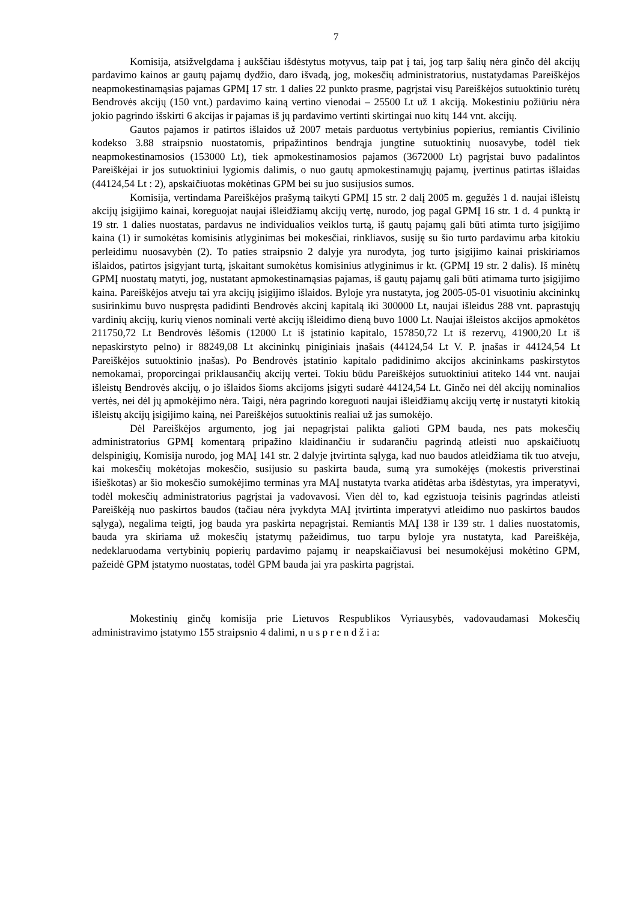7
Komisija, atsižvelgdama į aukščiau išdėstytus motyvus, taip pat į tai, jog tarp šalių nėra ginčo dėl akcijų pardavimo kainos ar gautų pajamų dydžio, daro išvadą, jog, mokesčių administratorius, nustatydamas Pareiškėjos neapmokestinamąsias pajamas GPMĮ 17 str. 1 dalies 22 punkto prasme, pagrįstai visų Pareiškėjos sutuoktinio turėtų Bendrovės akcijų (150 vnt.) pardavimo kainą vertino vienodai – 25500 Lt už 1 akciją. Mokestiniu požiūriu nėra jokio pagrindo išskirti 6 akcijas ir pajamas iš jų pardavimo vertinti skirtingai nuo kitų 144 vnt. akcijų.
Gautos pajamos ir patirtos išlaidos už 2007 metais parduotus vertybinius popierius, remiantis Civilinio kodekso 3.88 straipsnio nuostatomis, pripažintinos bendrąja jungtine sutuoktinių nuosavybe, todėl tiek neapmokestinamosios (153000 Lt), tiek apmokestinamosios pajamos (3672000 Lt) pagrįstai buvo padalintos Pareiškėjai ir jos sutuoktiniui lygiomis dalimis, o nuo gautų apmokestinamųjų pajamų, įvertinus patirtas išlaidas (44124,54 Lt : 2), apskaičiuotas mokėtinas GPM bei su juo susijusios sumos.
Komisija, vertindama Pareiškėjos prašymą taikyti GPMĮ 15 str. 2 dalį 2005 m. gegužės 1 d. naujai išleistų akcijų įsigijimo kainai, koreguojat naujai išleidžiamų akcijų vertę, nurodo, jog pagal GPMĮ 16 str. 1 d. 4 punktą ir 19 str. 1 dalies nuostatas, pardavus ne individualios veiklos turtą, iš gautų pajamų gali būti atimta turto įsigijimo kaina (1) ir sumokėtas komisinis atlyginimas bei mokesčiai, rinkliavos, susiję su šio turto pardavimu arba kitokiu perleidimu nuosavybėn (2). To paties straipsnio 2 dalyje yra nurodyta, jog turto įsigijimo kainai priskiriamos išlaidos, patirtos įsigyjant turtą, įskaitant sumokėtus komisinius atlyginimus ir kt. (GPMĮ 19 str. 2 dalis). Iš minėtų GPMĮ nuostatų matyti, jog, nustatant apmokestinamąsias pajamas, iš gautų pajamų gali būti atimama turto įsigijimo kaina. Pareiškėjos atveju tai yra akcijų įsigijimo išlaidos. Byloje yra nustatyta, jog 2005-05-01 visuotiniu akcininkų susirinkimu buvo nuspręsta padidinti Bendrovės akcinį kapitalą iki 300000 Lt, naujai išleidus 288 vnt. paprastųjų vardinių akcijų, kurių vienos nominali vertė akcijų išleidimo dieną buvo 1000 Lt. Naujai išleistos akcijos apmokėtos 211750,72 Lt Bendrovės lėšomis (12000 Lt iš įstatinio kapitalo, 157850,72 Lt iš rezervų, 41900,20 Lt iš nepaskirstyto pelno) ir 88249,08 Lt akcininkų piniginiais įnašais (44124,54 Lt V. P. įnašas ir 44124,54 Lt Pareiškėjos sutuoktinio įnašas). Po Bendrovės įstatinio kapitalo padidinimo akcijos akcininkams paskirstytos nemokamai, proporcingai priklausančių akcijų vertei. Tokiu būdu Pareiškėjos sutuoktiniui atiteko 144 vnt. naujai išleistų Bendrovės akcijų, o jo išlaidos šioms akcijoms įsigyti sudarė 44124,54 Lt. Ginčo nei dėl akcijų nominalios vertės, nei dėl jų apmokėjimo nėra. Taigi, nėra pagrindo koreguoti naujai išleidžiamų akcijų vertę ir nustatyti kitokią išleistų akcijų įsigijimo kainą, nei Pareiškėjos sutuoktinis realiai už jas sumokėjo.
Dėl Pareiškėjos argumento, jog jai nepagrįstai palikta galioti GPM bauda, nes pats mokesčių administratorius GPMĮ komentarą pripažino klaidinančiu ir sudarančiu pagrindą atleisti nuo apskaičiuotų delspinigių, Komisija nurodo, jog MAĮ 141 str. 2 dalyje įtvirtinta sąlyga, kad nuo baudos atleidžiama tik tuo atveju, kai mokesčių mokėtojas mokesčio, susijusio su paskirta bauda, sumą yra sumokėjęs (mokestis priverstinai išieškotas) ar šio mokesčio sumokėjimo terminas yra MAĮ nustatyta tvarka atidėtas arba išdėstytas, yra imperatyvi, todėl mokesčių administratorius pagrįstai ja vadovavosi. Vien dėl to, kad egzistuoja teisinis pagrindas atleisti Pareiškėją nuo paskirtos baudos (tačiau nėra įvykdyta MAĮ įtvirtinta imperatyvi atleidimo nuo paskirtos baudos sąlyga), negalima teigti, jog bauda yra paskirta nepagrįstai. Remiantis MAĮ 138 ir 139 str. 1 dalies nuostatomis, bauda yra skiriama už mokesčių įstatymų pažeidimus, tuo tarpu byloje yra nustatyta, kad Pareiškėja, nedeklaruodama vertybinių popierių pardavimo pajamų ir neapskaičiavusi bei nesumokėjusi mokėtino GPM, pažeidė GPM įstatymo nuostatas, todėl GPM bauda jai yra paskirta pagrįstai.
Mokestinių ginčų komisija prie Lietuvos Respublikos Vyriausybės, vadovaudamasi Mokesčių administravimo įstatymo 155 straipsnio 4 dalimi, n u s p r e n d ž i a: